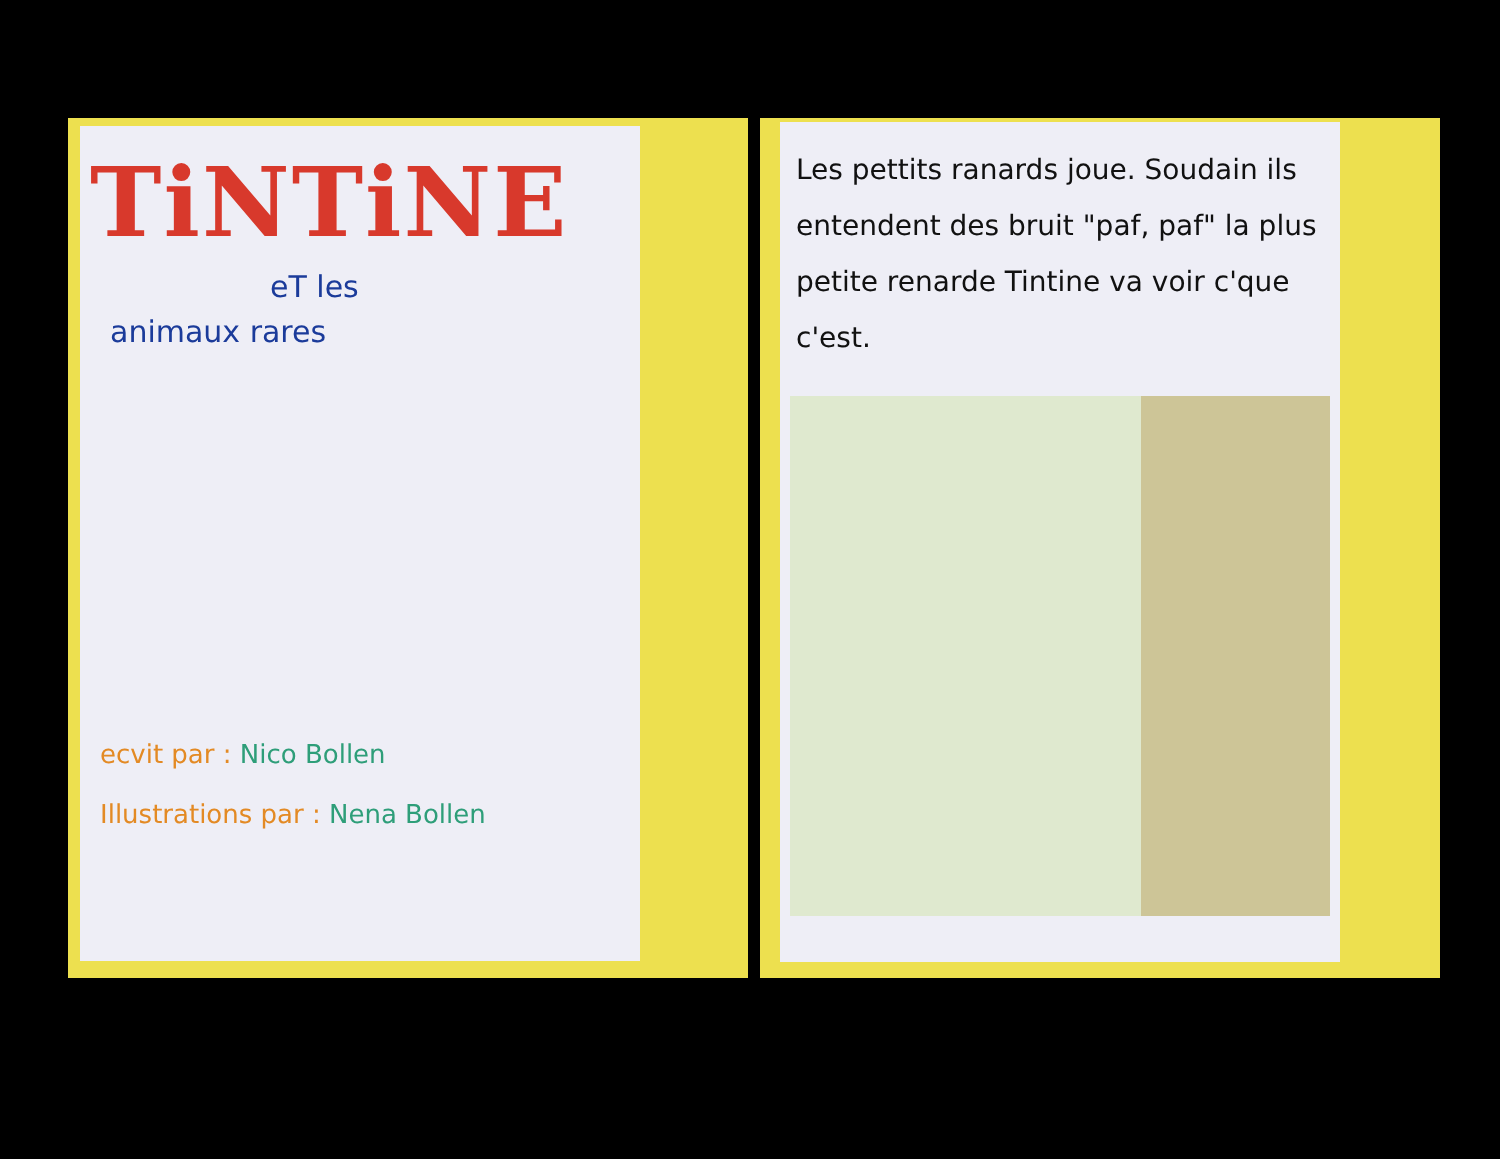TiNTiNE
eT les
animaux rares
ecvit par : Nico Bollen
Illustrations par : Nena Bollen
Les pettits ranards joue. Soudain ils entendent des bruit "paf, paf" la plus petite renarde Tintine va voir c'que c'est.